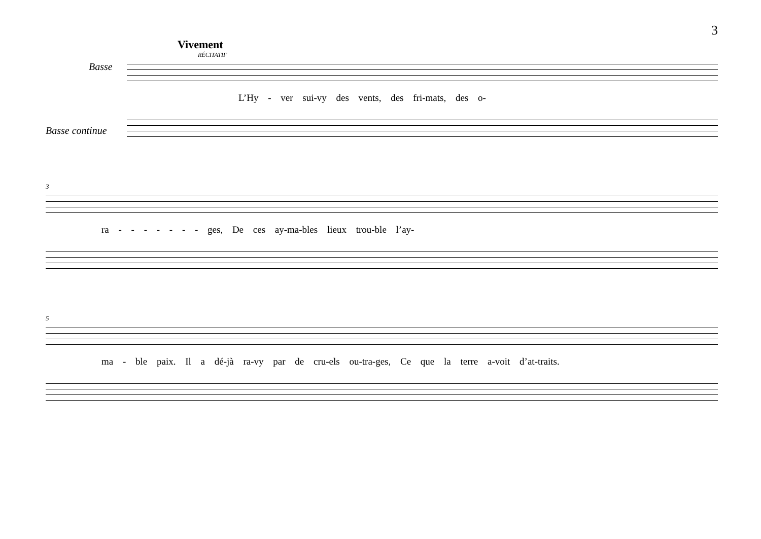3
Vivement
RÉCITATIF
Basse
L’Hy - ver sui-vy des vents, des fri-mats, des o-
Basse continue
3
ra - - - - - - - ges, De ces ay-ma-bles lieux trou-ble l’ay-
5
ma - ble paix. Il a dé-jà ra-vy par de cru-els ou-tra-ges, Ce que la terre a-voit d’at-traits.